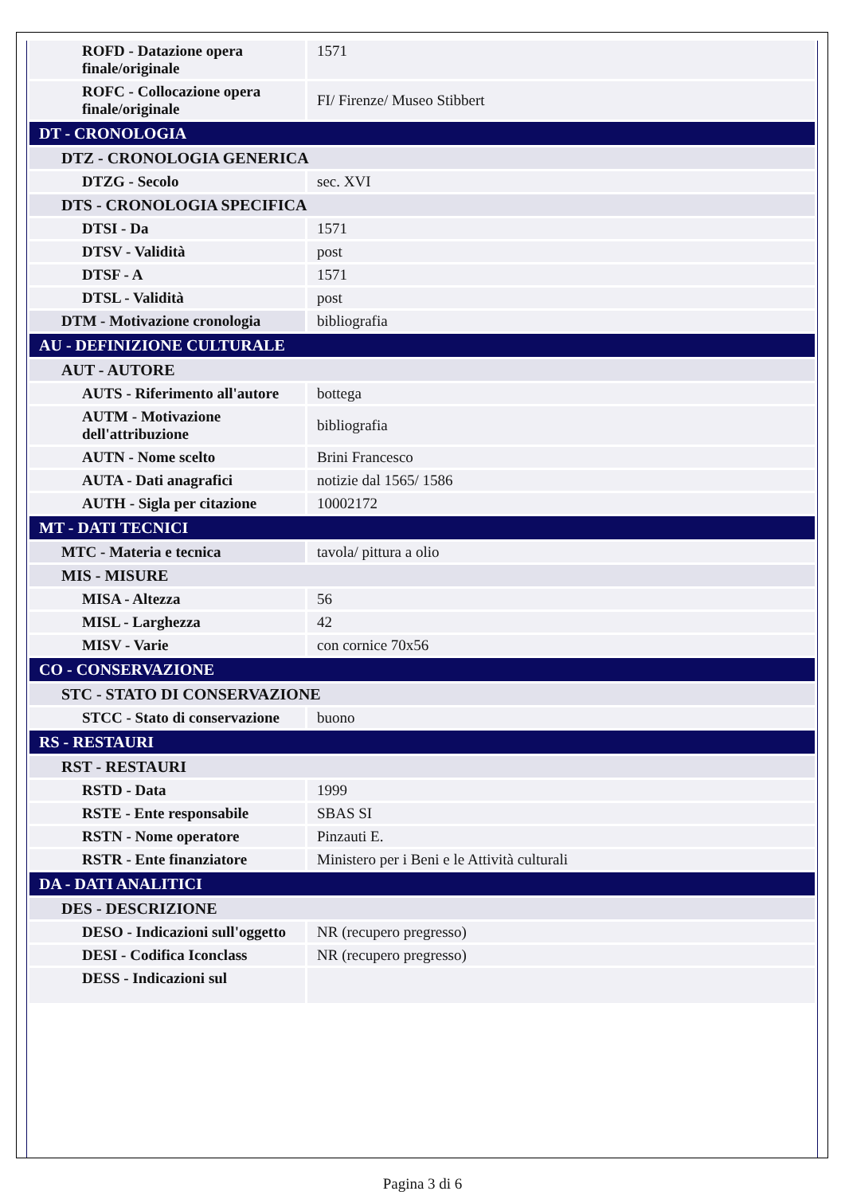| ROFD - Datazione opera finale/originale | 1571 |
| ROFC - Collocazione opera finale/originale | FI/ Firenze/ Museo Stibbert |
| DT - CRONOLOGIA | |
| DTZ - CRONOLOGIA GENERICA | |
| DTZG - Secolo | sec. XVI |
| DTS - CRONOLOGIA SPECIFICA | |
| DTSI - Da | 1571 |
| DTSV - Validità | post |
| DTSF - A | 1571 |
| DTSL - Validità | post |
| DTM - Motivazione cronologia | bibliografia |
| AU - DEFINIZIONE CULTURALE | |
| AUT - AUTORE | |
| AUTS - Riferimento all'autore | bottega |
| AUTM - Motivazione dell'attribuzione | bibliografia |
| AUTN - Nome scelto | Brini Francesco |
| AUTA - Dati anagrafici | notizie dal 1565/ 1586 |
| AUTH - Sigla per citazione | 10002172 |
| MT - DATI TECNICI | |
| MTC - Materia e tecnica | tavola/ pittura a olio |
| MIS - MISURE | |
| MISA - Altezza | 56 |
| MISL - Larghezza | 42 |
| MISV - Varie | con cornice 70x56 |
| CO - CONSERVAZIONE | |
| STC - STATO DI CONSERVAZIONE | |
| STCC - Stato di conservazione | buono |
| RS - RESTAURI | |
| RST - RESTAURI | |
| RSTD - Data | 1999 |
| RSTE - Ente responsabile | SBAS SI |
| RSTN - Nome operatore | Pinzauti E. |
| RSTR - Ente finanziatore | Ministero per i Beni e le Attività culturali |
| DA - DATI ANALITICI | |
| DES - DESCRIZIONE | |
| DESO - Indicazioni sull'oggetto | NR (recupero pregresso) |
| DESI - Codifica Iconclass | NR (recupero pregresso) |
| DESS - Indicazioni sul | |
Pagina 3 di 6